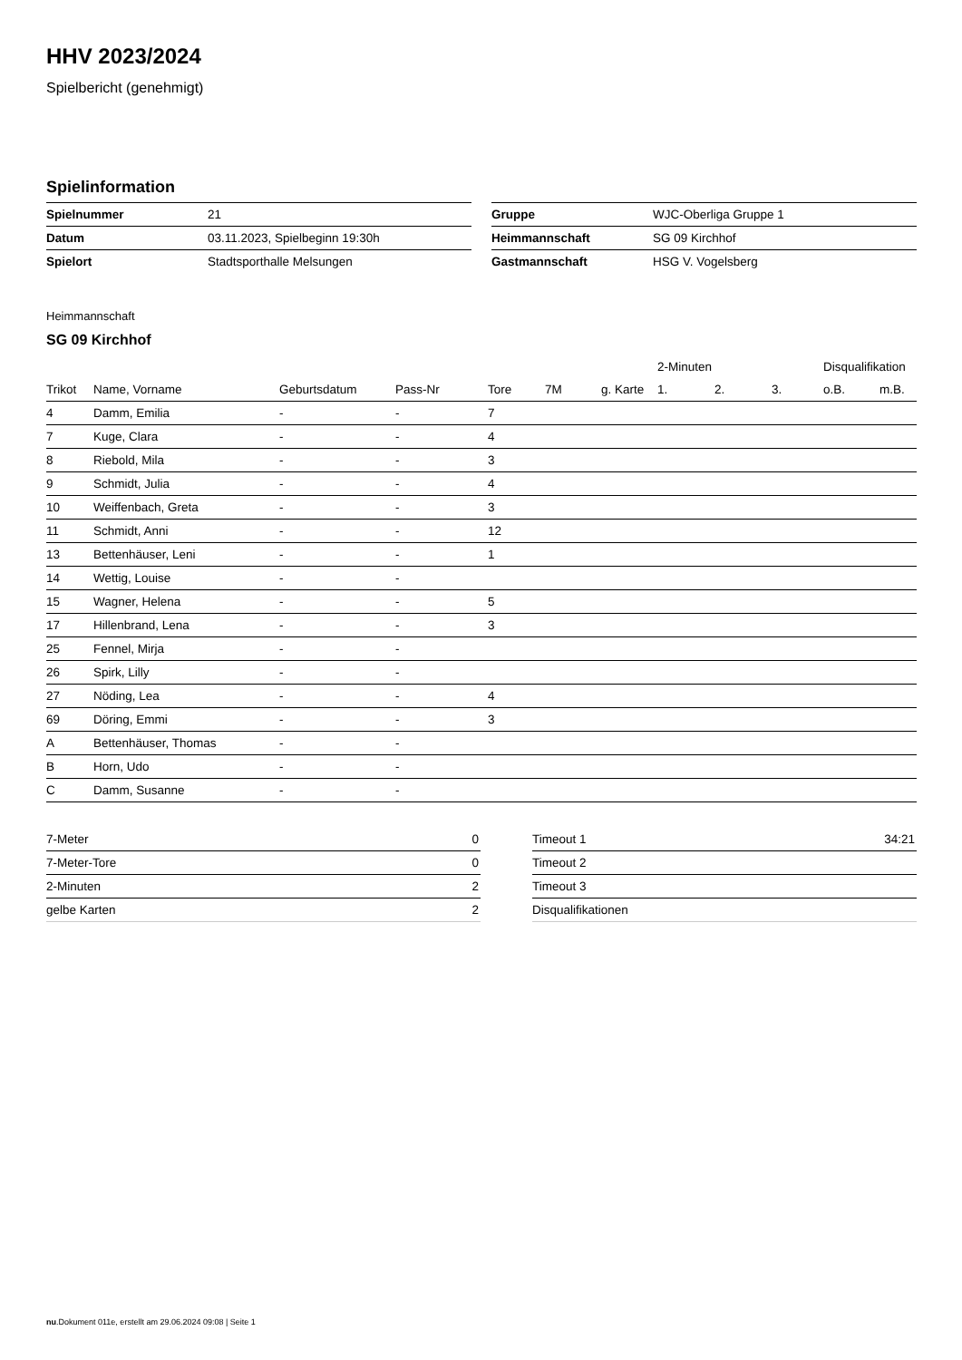HHV 2023/2024
Spielbericht (genehmigt)
Spielinformation
| Spielnummer | 21 |
| Datum | 03.11.2023, Spielbeginn 19:30h |
| Spielort | Stadtsporthalle Melsungen |
| Gruppe | WJC-Oberliga Gruppe 1 |
| Heimmannschaft | SG 09 Kirchhof |
| Gastmannschaft | HSG V. Vogelsberg |
Heimmannschaft
SG 09 Kirchhof
| | | | | | | | 2-Minuten | | | Disqualifikation | |
| --- | --- | --- | --- | --- | --- | --- | --- | --- | --- | --- | --- |
| Trikot | Name, Vorname | Geburtsdatum | Pass-Nr | Tore | 7M | g. Karte | 1. | 2. | 3. | o.B. | m.B. |
| 4 | Damm, Emilia | - | - | 7 | | | | | | | |
| 7 | Kuge, Clara | - | - | 4 | | | | | | | |
| 8 | Riebold, Mila | - | - | 3 | | | | | | | |
| 9 | Schmidt, Julia | - | - | 4 | | | | | | | |
| 10 | Weiffenbach, Greta | - | - | 3 | | | | | | | |
| 11 | Schmidt, Anni | - | - | 12 | | | | | | | |
| 13 | Bettenhäuser, Leni | - | - | 1 | | | | | | | |
| 14 | Wettig, Louise | - | - | | | | | | | | |
| 15 | Wagner, Helena | - | - | 5 | | | | | | | |
| 17 | Hillenbrand, Lena | - | - | 3 | | | | | | | |
| 25 | Fennel, Mirja | - | - | | | | | | | | |
| 26 | Spirk, Lilly | - | - | | | | | | | | |
| 27 | Nöding, Lea | - | - | 4 | | | | | | | |
| 69 | Döring, Emmi | - | - | 3 | | | | | | | |
| A | Bettenhäuser, Thomas | - | - | | | | | | | | |
| B | Horn, Udo | - | - | | | | | | | | |
| C | Damm, Susanne | - | - | | | | | | | | |
| 7-Meter | 0 |
| 7-Meter-Tore | 0 |
| 2-Minuten | 2 |
| gelbe Karten | 2 |
| Timeout 1 | 34:21 |
| Timeout 2 | |
| Timeout 3 | |
| Disqualifikationen | |
nu.Dokument 011e, erstellt am 29.06.2024 09:08 | Seite 1